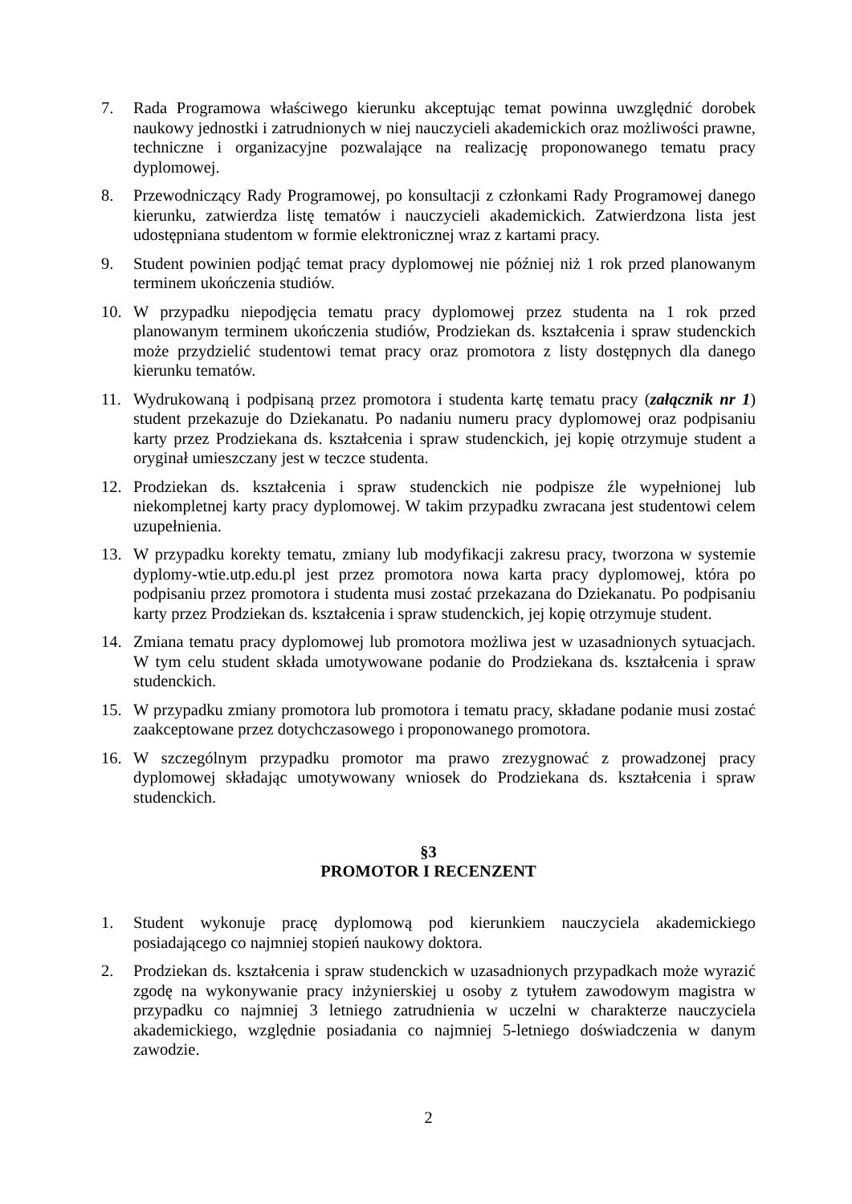7. Rada Programowa właściwego kierunku akceptując temat powinna uwzględnić dorobek naukowy jednostki i zatrudnionych w niej nauczycieli akademickich oraz możliwości prawne, techniczne i organizacyjne pozwalające na realizację proponowanego tematu pracy dyplomowej.
8. Przewodniczący Rady Programowej, po konsultacji z członkami Rady Programowej danego kierunku, zatwierdza listę tematów i nauczycieli akademickich. Zatwierdzona lista jest udostępniana studentom w formie elektronicznej wraz z kartami pracy.
9. Student powinien podjąć temat pracy dyplomowej nie później niż 1 rok przed planowanym terminem ukończenia studiów.
10. W przypadku niepodjęcia tematu pracy dyplomowej przez studenta na 1 rok przed planowanym terminem ukończenia studiów, Prodziekan ds. kształcenia i spraw studenckich może przydzielić studentowi temat pracy oraz promotora z listy dostępnych dla danego kierunku tematów.
11. Wydrukowaną i podpisaną przez promotora i studenta kartę tematu pracy (załącznik nr 1) student przekazuje do Dziekanatu. Po nadaniu numeru pracy dyplomowej oraz podpisaniu karty przez Prodziekana ds. kształcenia i spraw studenckich, jej kopię otrzymuje student a oryginał umieszczany jest w teczce studenta.
12. Prodziekan ds. kształcenia i spraw studenckich nie podpisze źle wypełnionej lub niekompletnej karty pracy dyplomowej. W takim przypadku zwracana jest studentowi celem uzupełnienia.
13. W przypadku korekty tematu, zmiany lub modyfikacji zakresu pracy, tworzona w systemie dyplomy-wtie.utp.edu.pl jest przez promotora nowa karta pracy dyplomowej, która po podpisaniu przez promotora i studenta musi zostać przekazana do Dziekanatu. Po podpisaniu karty przez Prodziekan ds. kształcenia i spraw studenckich, jej kopię otrzymuje student.
14. Zmiana tematu pracy dyplomowej lub promotora możliwa jest w uzasadnionych sytuacjach. W tym celu student składa umotywowane podanie do Prodziekana ds. kształcenia i spraw studenckich.
15. W przypadku zmiany promotora lub promotora i tematu pracy, składane podanie musi zostać zaakceptowane przez dotychczasowego i proponowanego promotora.
16. W szczególnym przypadku promotor ma prawo zrezygnować z prowadzonej pracy dyplomowej składając umotywowany wniosek do Prodziekana ds. kształcenia i spraw studenckich.
§3
PROMOTOR I RECENZENT
1. Student wykonuje pracę dyplomową pod kierunkiem nauczyciela akademickiego posiadającego co najmniej stopień naukowy doktora.
2. Prodziekan ds. kształcenia i spraw studenckich w uzasadnionych przypadkach może wyrazić zgodę na wykonywanie pracy inżynierskiej u osoby z tytułem zawodowym magistra w przypadku co najmniej 3 letniego zatrudnienia w uczelni w charakterze nauczyciela akademickiego, względnie posiadania co najmniej 5-letniego doświadczenia w danym zawodzie.
2